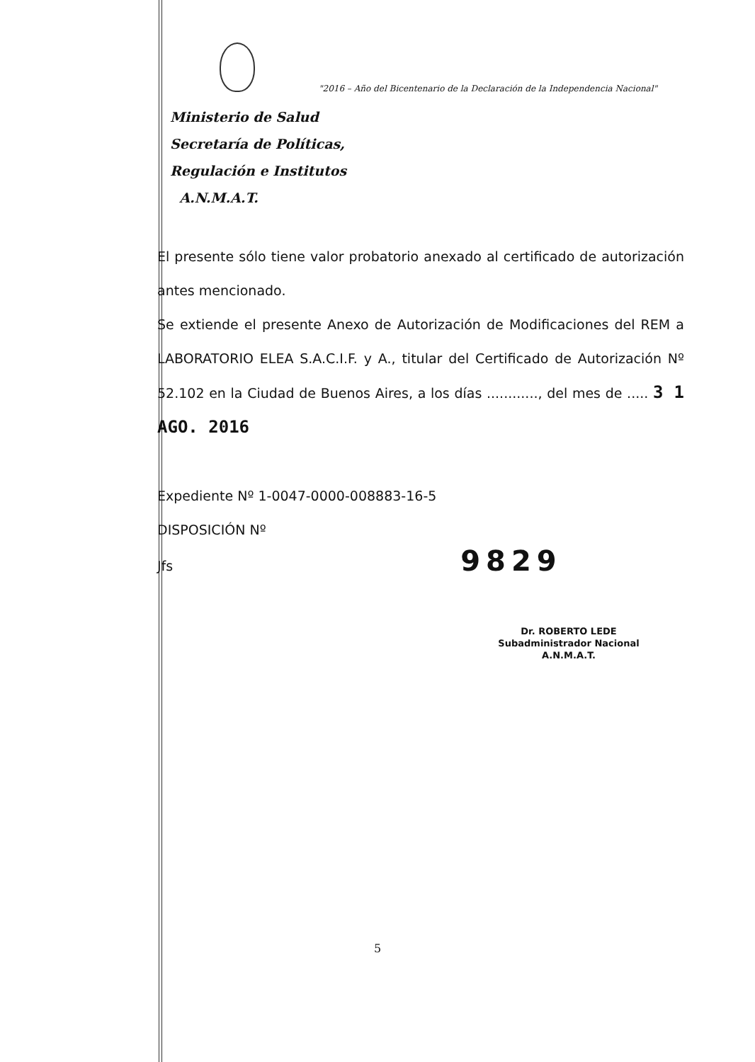"2016 – Año del Bicentenario de la Declaración de la Independencia Nacional"
Ministerio de Salud
Secretaría de Políticas,
Regulación e Institutos
A.N.M.A.T.
El presente sólo tiene valor probatorio anexado al certificado de autorización antes mencionado.
Se extiende el presente Anexo de Autorización de Modificaciones del REM a LABORATORIO ELEA S.A.C.I.F. y A., titular del Certificado de Autorización Nº 52.102 en la Ciudad de Buenos Aires, a los días ............, del mes de ..... 3 1 AGO. 2016
Expediente Nº 1-0047-0000-008883-16-5
DISPOSICIÓN Nº
Jfs 9829
Dr. ROBERTO LEDE
Subadministrador Nacional
A.N.M.A.T.
5